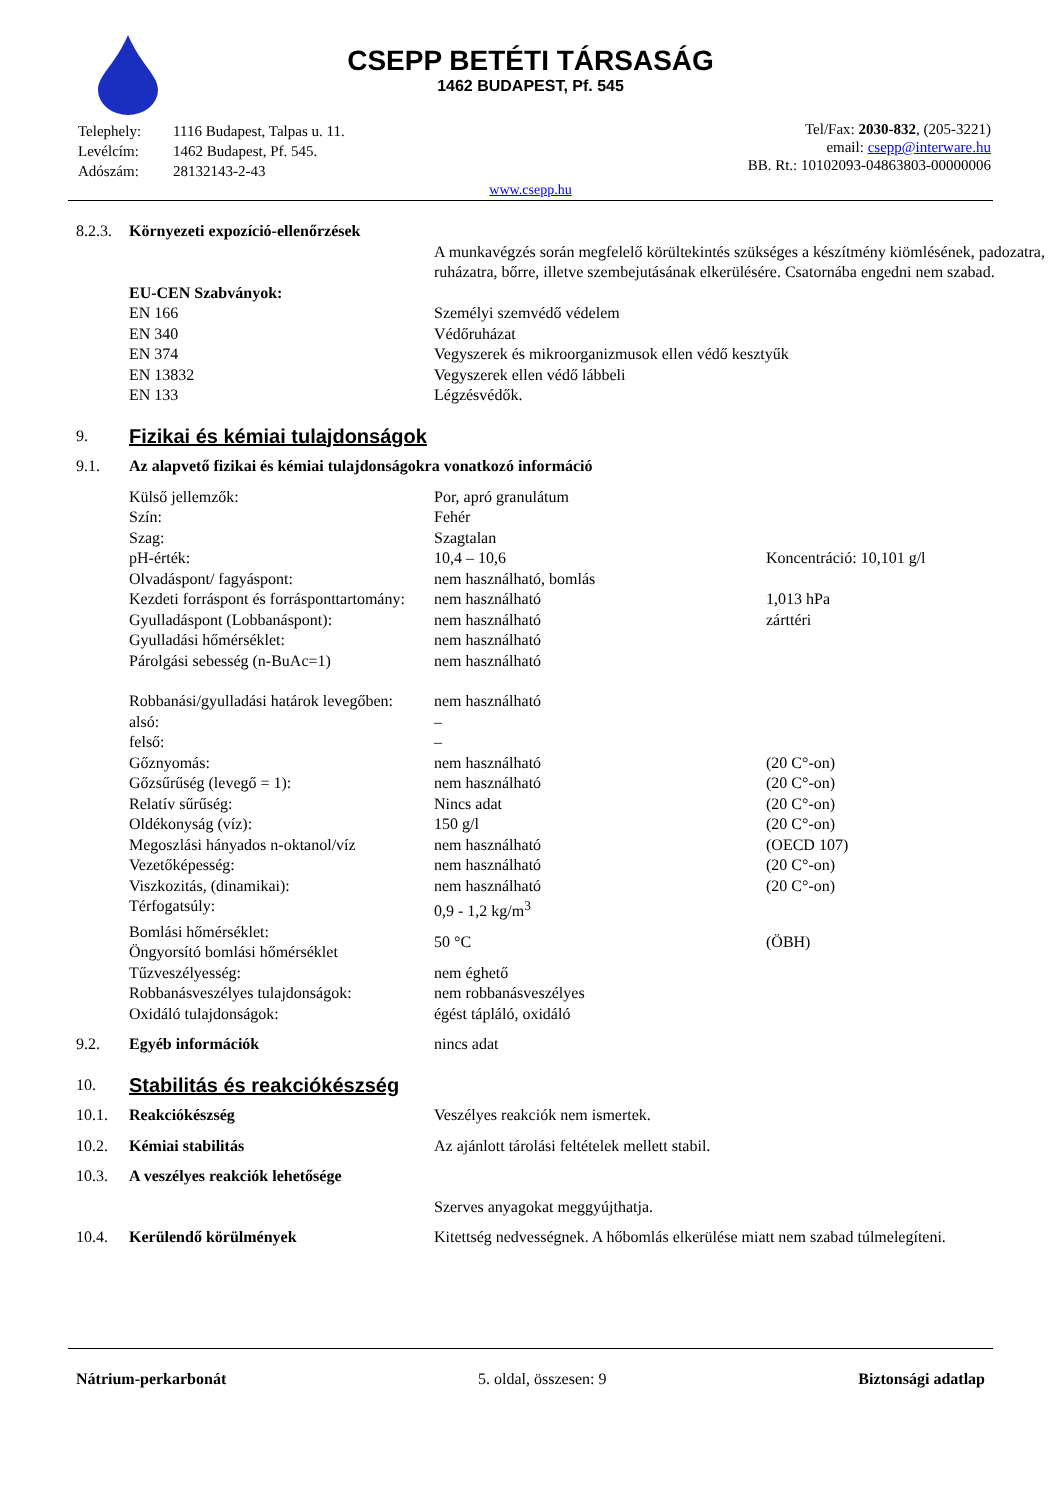CSEPP BETÉTI TÁRSASÁG
1462 BUDAPEST, Pf. 545
| Telephely: | 1116 Budapest, Talpas u. 11. |
| Levélcím: | 1462 Budapest, Pf. 545. |
| Adószám: | 28132143-2-43 |
Tel/Fax: 2030-832, (205-3221)
email: csepp@interware.hu
BB. Rt.: 10102093-04863803-00000006
www.csepp.hu
| 8.2.3. | Környezeti expozíció-ellenőrzések | | |
| | | A munkavégzés során megfelelő körültekintés szükséges a készítmény kiömlésének, padozatra, ruházatra, bőrre, illetve szembejutásának elkerülésére. Csatornába engedni nem szabad. | |
| | EU-CEN Szabványok: | | |
| | EN 166 | Személyi szemvédő védelem | |
| | EN 340 | Védőruházat | |
| | EN 374 | Vegyszerek és mikroorganizmusok ellen védő kesztyűk | |
| | EN 13832 | Vegyszerek ellen védő lábbeli | |
| | EN 133 | Légzésvédők. | |
| 9. | Fizikai és kémiai tulajdonságok | | |
| 9.1. | Az alapvető fizikai és kémiai tulajdonságokra vonatkozó információ | | |
| | Külső jellemzők: | Por, apró granulátum | |
| | Szín: | Fehér | |
| | Szag: | Szagtalan | |
| | pH-érték: | 10,4 – 10,6 | Koncentráció: 10,101 g/l |
| | Olvadáspont/ fagyáspont: | nem használható, bomlás | |
| | Kezdeti forráspont és forrásponttartomány: | nem használható | 1,013 hPa |
| | Gyulladáspont (Lobbanáspont): | nem használható | zárttéri |
| | Gyulladási hőmérséklet: | nem használható | |
| | Párolgási sebesség (n-BuAc=1) | nem használható | |
| | Robbanási/gyulladási határok levegőben: | nem használható | |
| | alsó: | – | |
| | felső: | – | |
| | Gőznyomás: | nem használható | (20 C°-on) |
| | Gőzsűrűség (levegő = 1): | nem használható | (20 C°-on) |
| | Relatív sűrűség: | Nincs adat | (20 C°-on) |
| | Oldékonyság (víz): | 150 g/l | (20 C°-on) |
| | Megoszlási hányados n-oktanol/víz | nem használható | (OECD 107) |
| | Vezetőképesség: | nem használható | (20 C°-on) |
| | Viszkozitás, (dinamikai): | nem használható | (20 C°-on) |
| | Térfogatsúly: | 0,9 - 1,2 kg/m<sup>3</sup> | |
| | Bomlási hőmérséklet: Öngyorsító bomlási hőmérséklet | 50 °C | (ÖBH) |
| | Tűzveszélyesség: | nem éghető | |
| | Robbanásveszélyes tulajdonságok: | nem robbanásveszélyes | |
| | Oxidáló tulajdonságok: | égést tápláló, oxidáló | |
| 9.2. | Egyéb információk | nincs adat | |
| 10. | Stabilitás és reakciókészség | | |
| 10.1. | Reakciókészség | Veszélyes reakciók nem ismertek. | |
| 10.2. | Kémiai stabilitás | Az ajánlott tárolási feltételek mellett stabil. | |
| 10.3. | A veszélyes reakciók lehetősége | | |
| | | Szerves anyagokat meggyújthatja. | |
| 10.4. | Kerülendő körülmények | Kitettség nedvességnek. A hőbomlás elkerülése miatt nem szabad túlmelegíteni. | |
Nátrium-perkarbonát 5. oldal, összesen: 9 Biztonsági adatlap